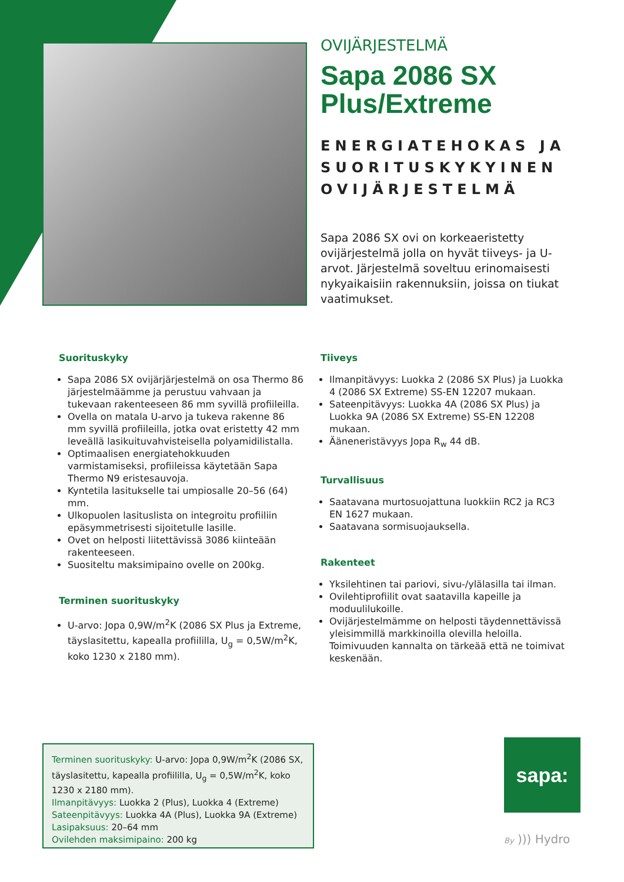OVIJÄRJESTELMÄ
Sapa 2086 SX Plus/Extreme
ENERGIATEHOKAS JA SUORITUSKYKYINEN OVIJÄRJESTELMÄ
Sapa 2086 SX ovi on korkeaeristetty ovijärjestelmä jolla on hyvät tiiveys- ja U-arvot. Järjestelmä soveltuu erinomaisesti nykyaikaisiin rakennuksiin, joissa on tiukat vaatimukset.
Suorituskyky
Sapa 2086 SX ovijärjärjestelmä on osa Thermo 86 järjestelmäämme ja perustuu vahvaan ja tukevaan rakenteeseen 86 mm syvillä profiileilla.
Ovella on matala U-arvo ja tukeva rakenne 86 mm syvillä profiileilla, jotka ovat eristetty 42 mm leveällä lasikuituvahvisteisella polyamidilistalla.
Optimaalisen energiatehokkuuden varmistamiseksi, profiileissa käytetään Sapa Thermo N9 eristesauvoja.
Kyntetila lasitukselle tai umpiosalle 20–56 (64) mm.
Ulkopuolen lasituslista on integroitu profiiliin epäsymmetrisesti sijoitetulle lasille.
Ovet on helposti liitettävissä 3086 kiinteään rakenteeseen.
Suositeltu maksimipaino ovelle on 200kg.
Terminen suorituskyky
U-arvo: Jopa 0,9W/m<sup>2</sup>K (2086 SX Plus ja Extreme, täyslasitettu, kapealla profiililla, U<sub>g</sub> = 0,5W/m<sup>2</sup>K, koko 1230 x 2180 mm).
Tiiveys
Ilmanpitävyys: Luokka 2 (2086 SX Plus) ja Luokka 4 (2086 SX Extreme) SS-EN 12207 mukaan.
Sateenpitävyys: Luokka 4A (2086 SX Plus) ja Luokka 9A (2086 SX Extreme) SS-EN 12208 mukaan.
Ääneneristävyys Jopa R<sub>w</sub> 44 dB.
Turvallisuus
Saatavana murtosuojattuna luokkiin RC2 ja RC3 EN 1627 mukaan.
Saatavana sormisuojauksella.
Rakenteet
Yksilehtinen tai pariovi, sivu-/ylälasilla tai ilman.
Ovilehtiprofiilit ovat saatavilla kapeille ja moduulilukoille.
Ovijärjestelmämme on helposti täydennettävissä yleisimmillä markkinoilla olevilla heloilla. Toimivuuden kannalta on tärkeää että ne toimivat keskenään.
Terminen suorituskyky: U-arvo: Jopa 0,9W/m<sup>2</sup>K (2086 SX, täyslasitettu, kapealla profiililla, U<sub>g</sub> = 0,5W/m<sup>2</sup>K, koko 1230 x 2180 mm).
Ilmanpitävyys: Luokka 2 (Plus), Luokka 4 (Extreme)
Sateenpitävyys: Luokka 4A (Plus), Luokka 9A (Extreme)
Lasipaksuus: 20–64 mm
Ovilehden maksimipaino: 200 kg
sapa:
By ))) Hydro